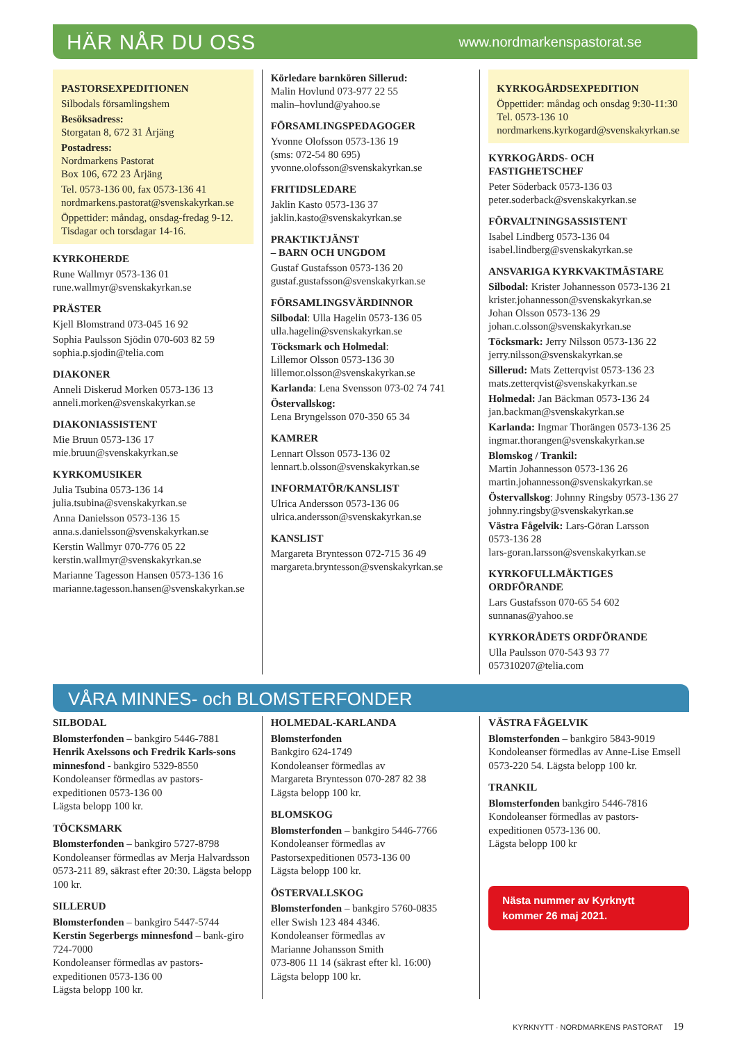HÄR NÅR DU OSS
www.nordmarkenspastorat.se
PASTORSEXPEDITIONEN
Silbodals församlingshem
Besöksadress:
Storgatan 8, 672 31 Årjäng
Postadress:
Nordmarkens Pastorat
Box 106, 672 23 Årjäng
Tel. 0573-136 00, fax 0573-136 41
nordmarkens.pastorat@svenskakyrkan.se
Öppettider: måndag, onsdag-fredag 9-12.
Tisdagar och torsdagar 14-16.
KYRKOHERDE
Rune Wallmyr 0573-136 01
rune.wallmyr@svenskakyrkan.se
PRÄSTER
Kjell Blomstrand 073-045 16 92
Sophia Paulsson Sjödin 070-603 82 59
sophia.p.sjodin@telia.com
DIAKONER
Anneli Diskerud Morken 0573-136 13
anneli.morken@svenskakyrkan.se
DIAKONIASSISTENT
Mie Bruun 0573-136 17
mie.bruun@svenskakyrkan.se
KYRKOMUSIKER
Julia Tsubina 0573-136 14
julia.tsubina@svenskakyrkan.se
Anna Danielsson 0573-136 15
anna.s.danielsson@svenskakyrkan.se
Kerstin Wallmyr 070-776 05 22
kerstin.wallmyr@svenskakyrkan.se
Marianne Tagesson Hansen 0573-136 16
marianne.tagesson.hansen@svenskakyrkan.se
Körledare barnkören Sillerud:
Malin Hovlund 073-977 22 55
malin–hovlund@yahoo.se
FÖRSAMLINGSPEDAGOGER
Yvonne Olofsson 0573-136 19
(sms: 072-54 80 695)
yvonne.olofsson@svenskakyrkan.se
FRITIDSLEDARE
Jaklin Kasto 0573-136 37
jaklin.kasto@svenskakyrkan.se
PRAKTIKTJÄNST
– BARN OCH UNGDOM
Gustaf Gustafsson 0573-136 20
gustaf.gustafsson@svenskakyrkan.se
FÖRSAMLINGSVÄRDINNOR
Silbodal: Ulla Hagelin 0573-136 05
ulla.hagelin@svenskakyrkan.se
Töcksmark och Holmedal:
Lillemor Olsson 0573-136 30
lillemor.olsson@svenskakyrkan.se
Karlanda: Lena Svensson 073-02 74 741
Östervallskog:
Lena Bryngelsson 070-350 65 34
KAMRER
Lennart Olsson 0573-136 02
lennart.b.olsson@svenskakyrkan.se
INFORMATÖR/KANSLIST
Ulrica Andersson 0573-136 06
ulrica.andersson@svenskakyrkan.se
KANSLIST
Margareta Bryntesson 072-715 36 49
margareta.bryntesson@svenskakyrkan.se
KYRKOGÅRDSEXPEDITION
Öppettider: måndag och onsdag 9:30-11:30
Tel. 0573-136 10
nordmarkens.kyrkogard@svenskakyrkan.se
KYRKOGÅRDS- OCH
FASTIGHETSCHEF
Peter Söderback 0573-136 03
peter.soderback@svenskakyrkan.se
FÖRVALTNINGSASSISTENT
Isabel Lindberg 0573-136 04
isabel.lindberg@svenskakyrkan.se
ANSVARIGA KYRKVAKTMÄSTARE
Silbodal: Krister Johannesson 0573-136 21
krister.johannesson@svenskakyrkan.se
Johan Olsson 0573-136 29
johan.c.olsson@svenskakyrkan.se
Töcksmark: Jerry Nilsson 0573-136 22
jerry.nilsson@svenskakyrkan.se
Sillerud: Mats Zetterqvist 0573-136 23
mats.zetterqvist@svenskakyrkan.se
Holmedal: Jan Bäckman 0573-136 24
jan.backman@svenskakyrkan.se
Karlanda: Ingmar Thorängen 0573-136 25
ingmar.thorangen@svenskakyrkan.se
Blomskog / Trankil:
Martin Johannesson 0573-136 26
martin.johannesson@svenskakyrkan.se
Östervallskog: Johnny Ringsby 0573-136 27
johnny.ringsby@svenskakyrkan.se
Västra Fågelvik: Lars-Göran Larsson
0573-136 28
lars-goran.larsson@svenskakyrkan.se
KYRKOFULLMÄKTIGES ORDFÖRANDE
Lars Gustafsson 070-65 54 602
sunnanas@yahoo.se
KYRKORÅDETS ORDFÖRANDE
Ulla Paulsson 070-543 93 77
057310207@telia.com
VÅRA MINNES- och BLOMSTERFONDER
SILBODAL
Blomsterfonden – bankgiro 5446-7881
Henrik Axelssons och Fredrik Karls-sons minnesfond - bankgiro 5329-8550
Kondoleanser förmedlas av pastors-expeditionen 0573-136 00
Lägsta belopp 100 kr.
TÖCKSMARK
Blomsterfonden – bankgiro 5727-8798
Kondoleanser förmedlas av Merja Halvardsson 0573-211 89, säkrast efter 20:30. Lägsta belopp 100 kr.
SILLERUD
Blomsterfonden – bankgiro 5447-5744
Kerstin Segerbergs minnesfond – bank-giro 724-7000
Kondoleanser förmedlas av pastors-expeditionen 0573-136 00
Lägsta belopp 100 kr.
HOLMEDAL-KARLANDA
Blomsterfonden
Bankgiro 624-1749
Kondoleanser förmedlas av
Margareta Bryntesson 070-287 82 38
Lägsta belopp 100 kr.
BLOMSKOG
Blomsterfonden – bankgiro 5446-7766
Kondoleanser förmedlas av
Pastorsexpeditionen 0573-136 00
Lägsta belopp 100 kr.
ÖSTERVALLSKOG
Blomsterfonden – bankgiro 5760-0835
eller Swish 123 484 4346.
Kondoleanser förmedlas av
Marianne Johansson Smith
073-806 11 14 (säkrast efter kl. 16:00)
Lägsta belopp 100 kr.
VÄSTRA FÅGELVIK
Blomsterfonden – bankgiro 5843-9019
Kondoleanser förmedlas av Anne-Lise Emsell 0573-220 54. Lägsta belopp 100 kr.
TRANKIL
Blomsterfonden bankgiro 5446-7816
Kondoleanser förmedlas av pastors-expeditionen 0573-136 00.
Lägsta belopp 100 kr
Nästa nummer av Kyrknytt
kommer 26 maj 2021.
KYRKNYTT · NORDMARKENS PASTORAT 19